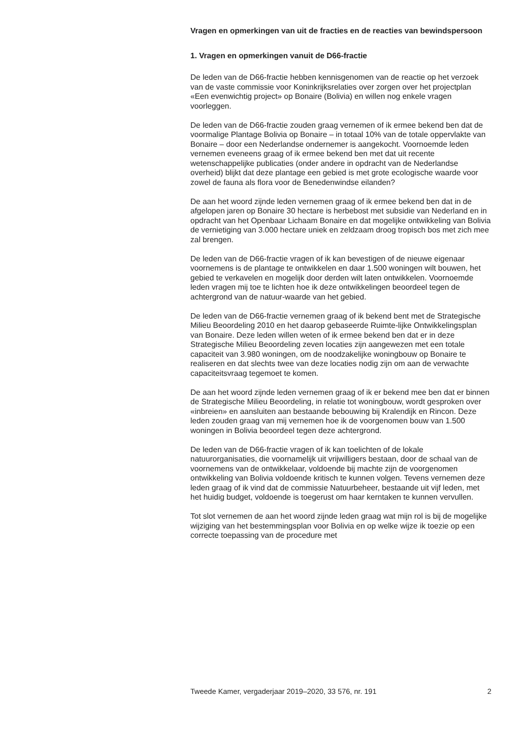Vragen en opmerkingen van uit de fracties en de reacties van bewindspersoon
1. Vragen en opmerkingen vanuit de D66-fractie
De leden van de D66-fractie hebben kennisgenomen van de reactie op het verzoek van de vaste commissie voor Koninkrijksrelaties over zorgen over het projectplan «Een evenwichtig project» op Bonaire (Bolivia) en willen nog enkele vragen voorleggen.
De leden van de D66-fractie zouden graag vernemen of ik ermee bekend ben dat de voormalige Plantage Bolivia op Bonaire – in totaal 10% van de totale oppervlakte van Bonaire – door een Nederlandse ondernemer is aangekocht. Voornoemde leden vernemen eveneens graag of ik ermee bekend ben met dat uit recente wetenschappelijke publicaties (onder andere in opdracht van de Nederlandse overheid) blijkt dat deze plantage een gebied is met grote ecologische waarde voor zowel de fauna als flora voor de Benedenwindse eilanden?
De aan het woord zijnde leden vernemen graag of ik ermee bekend ben dat in de afgelopen jaren op Bonaire 30 hectare is herbebost met subsidie van Nederland en in opdracht van het Openbaar Lichaam Bonaire en dat mogelijke ontwikkeling van Bolivia de vernietiging van 3.000 hectare uniek en zeldzaam droog tropisch bos met zich mee zal brengen.
De leden van de D66-fractie vragen of ik kan bevestigen of de nieuwe eigenaar voornemens is de plantage te ontwikkelen en daar 1.500 woningen wilt bouwen, het gebied te verkavelen en mogelijk door derden wilt laten ontwikkelen. Voornoemde leden vragen mij toe te lichten hoe ik deze ontwikkelingen beoordeel tegen de achtergrond van de natuur-waarde van het gebied.
De leden van de D66-fractie vernemen graag of ik bekend bent met de Strategische Milieu Beoordeling 2010 en het daarop gebaseerde Ruimte-lijke Ontwikkelingsplan van Bonaire. Deze leden willen weten of ik ermee bekend ben dat er in deze Strategische Milieu Beoordeling zeven locaties zijn aangewezen met een totale capaciteit van 3.980 woningen, om de noodzakelijke woningbouw op Bonaire te realiseren en dat slechts twee van deze locaties nodig zijn om aan de verwachte capaciteitsvraag tegemoet te komen.
De aan het woord zijnde leden vernemen graag of ik er bekend mee ben dat er binnen de Strategische Milieu Beoordeling, in relatie tot woningbouw, wordt gesproken over «inbreien» en aansluiten aan bestaande bebouwing bij Kralendijk en Rincon. Deze leden zouden graag van mij vernemen hoe ik de voorgenomen bouw van 1.500 woningen in Bolivia beoordeel tegen deze achtergrond.
De leden van de D66-fractie vragen of ik kan toelichten of de lokale natuurorganisaties, die voornamelijk uit vrijwilligers bestaan, door de schaal van de voornemens van de ontwikkelaar, voldoende bij machte zijn de voorgenomen ontwikkeling van Bolivia voldoende kritisch te kunnen volgen. Tevens vernemen deze leden graag of ik vind dat de commissie Natuurbeheer, bestaande uit vijf leden, met het huidig budget, voldoende is toegerust om haar kerntaken te kunnen vervullen.
Tot slot vernemen de aan het woord zijnde leden graag wat mijn rol is bij de mogelijke wijziging van het bestemmingsplan voor Bolivia en op welke wijze ik toezie op een correcte toepassing van de procedure met
Tweede Kamer, vergaderjaar 2019–2020, 33 576, nr. 191 2